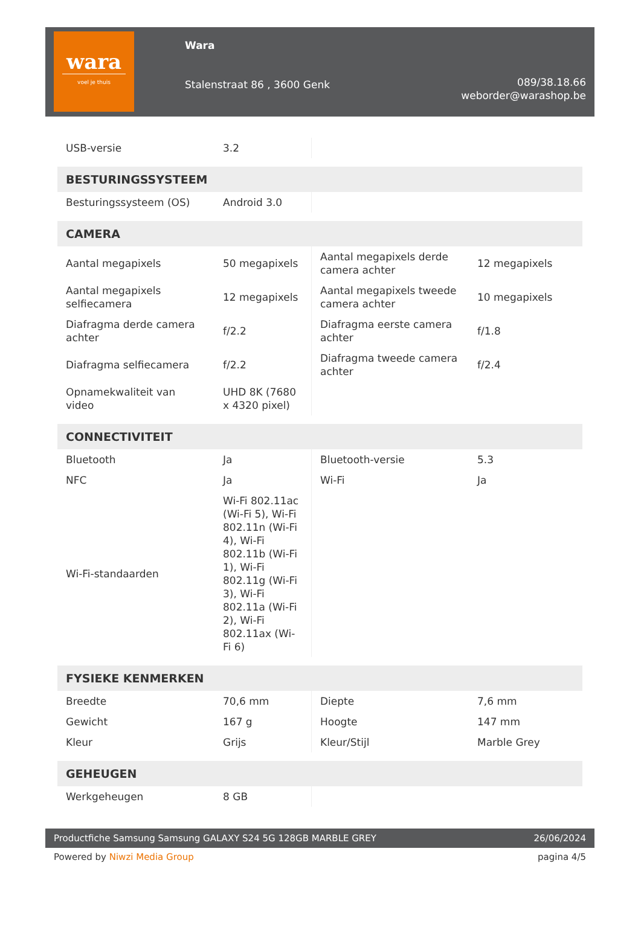wara
voel je thuis
Wara
Stalenstraat 86 , 3600 Genk
089/38.18.66
weborder@warashop.be
| USB-versie | 3.2 | | |
| BESTURINGSSYSTEEM | | | |
| Besturingssysteem (OS) | Android 3.0 | | |
| CAMERA | | | |
| Aantal megapixels | 50 megapixels | Aantal megapixels derde camera achter | 12 megapixels |
| Aantal megapixels selfiecamera | 12 megapixels | Aantal megapixels tweede camera achter | 10 megapixels |
| Diafragma derde camera achter | f/2.2 | Diafragma eerste camera achter | f/1.8 |
| Diafragma selfiecamera | f/2.2 | Diafragma tweede camera achter | f/2.4 |
| Opnamekwaliteit van video | UHD 8K (7680 x 4320 pixel) | | |
| CONNECTIVITEIT | | | |
| Bluetooth | Ja | Bluetooth-versie | 5.3 |
| NFC | Ja | Wi-Fi | Ja |
| Wi-Fi-standaarden | Wi-Fi 802.11ac (Wi-Fi 5), Wi-Fi 802.11n (Wi-Fi 4), Wi-Fi 802.11b (Wi-Fi 1), Wi-Fi 802.11g (Wi-Fi 3), Wi-Fi 802.11a (Wi-Fi 2), Wi-Fi 802.11ax (Wi-Fi 6) | | |
| FYSIEKE KENMERKEN | | | |
| Breedte | 70,6 mm | Diepte | 7,6 mm |
| Gewicht | 167 g | Hoogte | 147 mm |
| Kleur | Grijs | Kleur/Stijl | Marble Grey |
| GEHEUGEN | | | |
| Werkgeheugen | 8 GB | | |
Productfiche Samsung Samsung GALAXY S24 5G 128GB MARBLE GREY 26/06/2024
Powered by Niwzi Media Group pagina 4/5